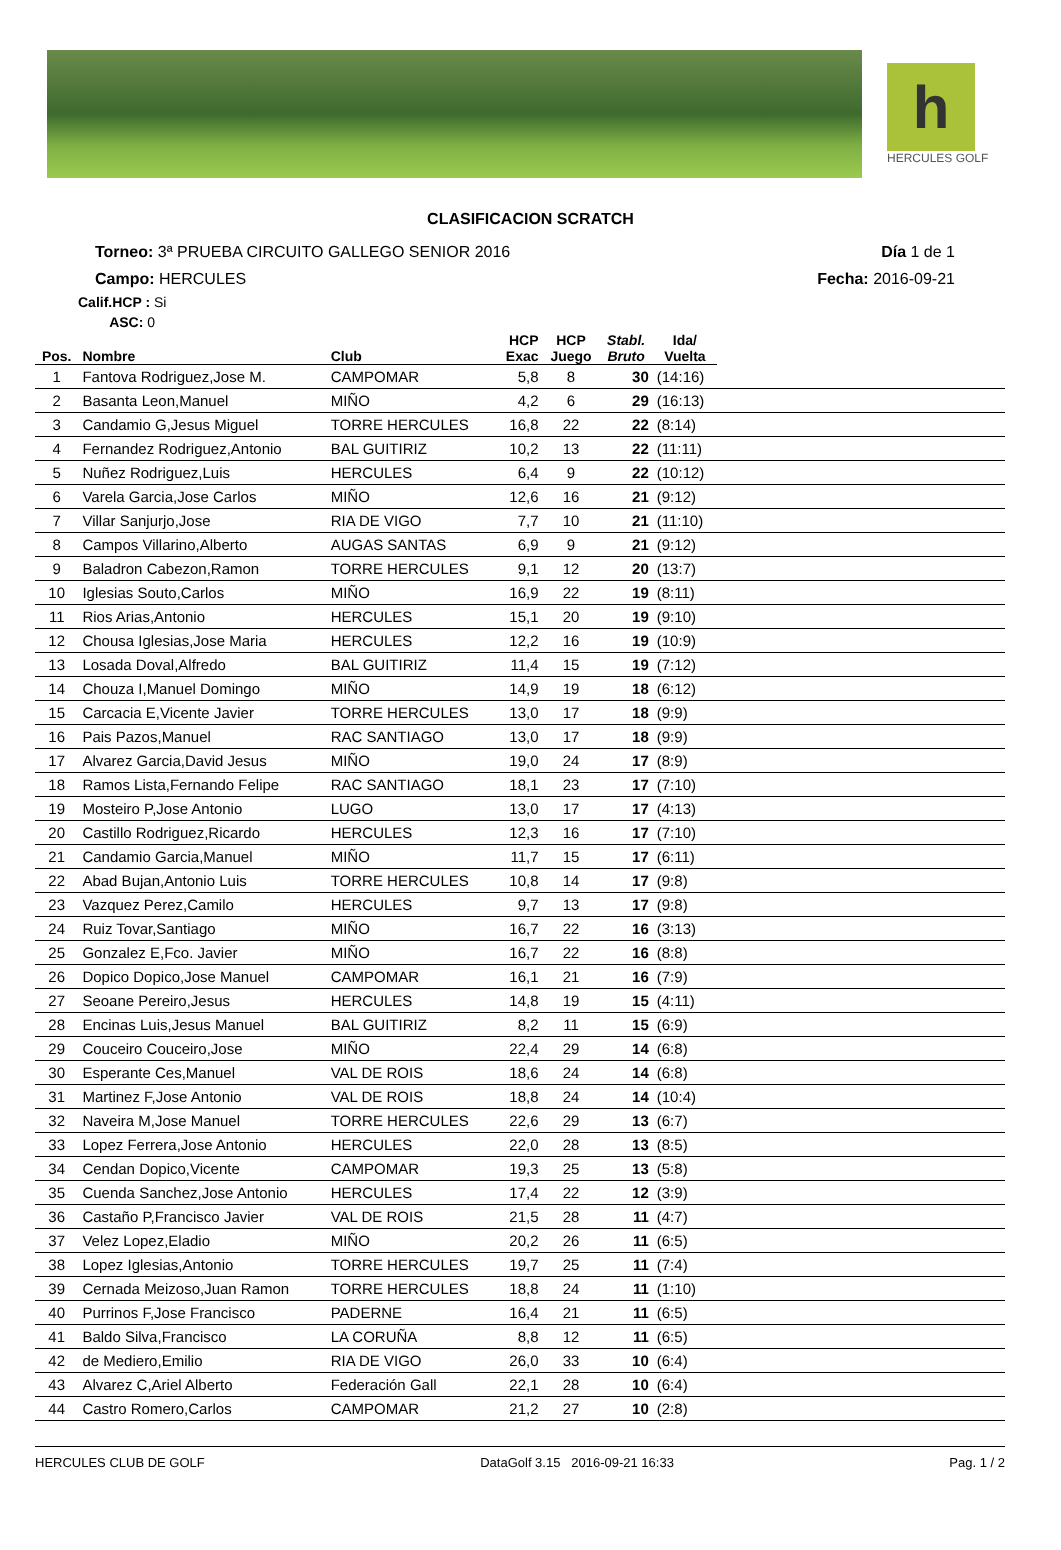h
HERCULES GOLF
CLASIFICACION SCRATCH
Torneo: 3ª PRUEBA CIRCUITO GALLEGO SENIOR 2016 Día 1 de 1
Campo: HERCULES Fecha: 2016-09-21
Calif.HCP : Si
ASC: 0
| Pos. | Nombre | Club | HCP Exac | HCP Juego | Stabl. Bruto | Ida/ Vuelta | |
| --- | --- | --- | --- | --- | --- | --- | --- |
| 1 | Fantova Rodriguez,Jose M. | CAMPOMAR | 5,8 | 8 | 30 | (14:16) | |
| 2 | Basanta Leon,Manuel | MIÑO | 4,2 | 6 | 29 | (16:13) | |
| 3 | Candamio G,Jesus Miguel | TORRE HERCULES | 16,8 | 22 | 22 | (8:14) | |
| 4 | Fernandez Rodriguez,Antonio | BAL GUITIRIZ | 10,2 | 13 | 22 | (11:11) | |
| 5 | Nuñez Rodriguez,Luis | HERCULES | 6,4 | 9 | 22 | (10:12) | |
| 6 | Varela Garcia,Jose Carlos | MIÑO | 12,6 | 16 | 21 | (9:12) | |
| 7 | Villar Sanjurjo,Jose | RIA DE VIGO | 7,7 | 10 | 21 | (11:10) | |
| 8 | Campos Villarino,Alberto | AUGAS SANTAS | 6,9 | 9 | 21 | (9:12) | |
| 9 | Baladron Cabezon,Ramon | TORRE HERCULES | 9,1 | 12 | 20 | (13:7) | |
| 10 | Iglesias Souto,Carlos | MIÑO | 16,9 | 22 | 19 | (8:11) | |
| 11 | Rios Arias,Antonio | HERCULES | 15,1 | 20 | 19 | (9:10) | |
| 12 | Chousa Iglesias,Jose Maria | HERCULES | 12,2 | 16 | 19 | (10:9) | |
| 13 | Losada Doval,Alfredo | BAL GUITIRIZ | 11,4 | 15 | 19 | (7:12) | |
| 14 | Chouza I,Manuel Domingo | MIÑO | 14,9 | 19 | 18 | (6:12) | |
| 15 | Carcacia E,Vicente Javier | TORRE HERCULES | 13,0 | 17 | 18 | (9:9) | |
| 16 | Pais Pazos,Manuel | RAC SANTIAGO | 13,0 | 17 | 18 | (9:9) | |
| 17 | Alvarez Garcia,David Jesus | MIÑO | 19,0 | 24 | 17 | (8:9) | |
| 18 | Ramos Lista,Fernando Felipe | RAC SANTIAGO | 18,1 | 23 | 17 | (7:10) | |
| 19 | Mosteiro P,Jose Antonio | LUGO | 13,0 | 17 | 17 | (4:13) | |
| 20 | Castillo Rodriguez,Ricardo | HERCULES | 12,3 | 16 | 17 | (7:10) | |
| 21 | Candamio Garcia,Manuel | MIÑO | 11,7 | 15 | 17 | (6:11) | |
| 22 | Abad Bujan,Antonio Luis | TORRE HERCULES | 10,8 | 14 | 17 | (9:8) | |
| 23 | Vazquez Perez,Camilo | HERCULES | 9,7 | 13 | 17 | (9:8) | |
| 24 | Ruiz Tovar,Santiago | MIÑO | 16,7 | 22 | 16 | (3:13) | |
| 25 | Gonzalez E,Fco. Javier | MIÑO | 16,7 | 22 | 16 | (8:8) | |
| 26 | Dopico Dopico,Jose Manuel | CAMPOMAR | 16,1 | 21 | 16 | (7:9) | |
| 27 | Seoane Pereiro,Jesus | HERCULES | 14,8 | 19 | 15 | (4:11) | |
| 28 | Encinas Luis,Jesus Manuel | BAL GUITIRIZ | 8,2 | 11 | 15 | (6:9) | |
| 29 | Couceiro Couceiro,Jose | MIÑO | 22,4 | 29 | 14 | (6:8) | |
| 30 | Esperante Ces,Manuel | VAL DE ROIS | 18,6 | 24 | 14 | (6:8) | |
| 31 | Martinez F,Jose Antonio | VAL DE ROIS | 18,8 | 24 | 14 | (10:4) | |
| 32 | Naveira M,Jose Manuel | TORRE HERCULES | 22,6 | 29 | 13 | (6:7) | |
| 33 | Lopez Ferrera,Jose Antonio | HERCULES | 22,0 | 28 | 13 | (8:5) | |
| 34 | Cendan Dopico,Vicente | CAMPOMAR | 19,3 | 25 | 13 | (5:8) | |
| 35 | Cuenda Sanchez,Jose Antonio | HERCULES | 17,4 | 22 | 12 | (3:9) | |
| 36 | Castaño P,Francisco Javier | VAL DE ROIS | 21,5 | 28 | 11 | (4:7) | |
| 37 | Velez Lopez,Eladio | MIÑO | 20,2 | 26 | 11 | (6:5) | |
| 38 | Lopez Iglesias,Antonio | TORRE HERCULES | 19,7 | 25 | 11 | (7:4) | |
| 39 | Cernada Meizoso,Juan Ramon | TORRE HERCULES | 18,8 | 24 | 11 | (1:10) | |
| 40 | Purrinos F,Jose Francisco | PADERNE | 16,4 | 21 | 11 | (6:5) | |
| 41 | Baldo Silva,Francisco | LA CORUÑA | 8,8 | 12 | 11 | (6:5) | |
| 42 | de Mediero,Emilio | RIA DE VIGO | 26,0 | 33 | 10 | (6:4) | |
| 43 | Alvarez C,Ariel Alberto | Federación Gall | 22,1 | 28 | 10 | (6:4) | |
| 44 | Castro Romero,Carlos | CAMPOMAR | 21,2 | 27 | 10 | (2:8) | |
HERCULES CLUB DE GOLF DataGolf 3.15 2016-09-21 16:33 Pag. 1 / 2